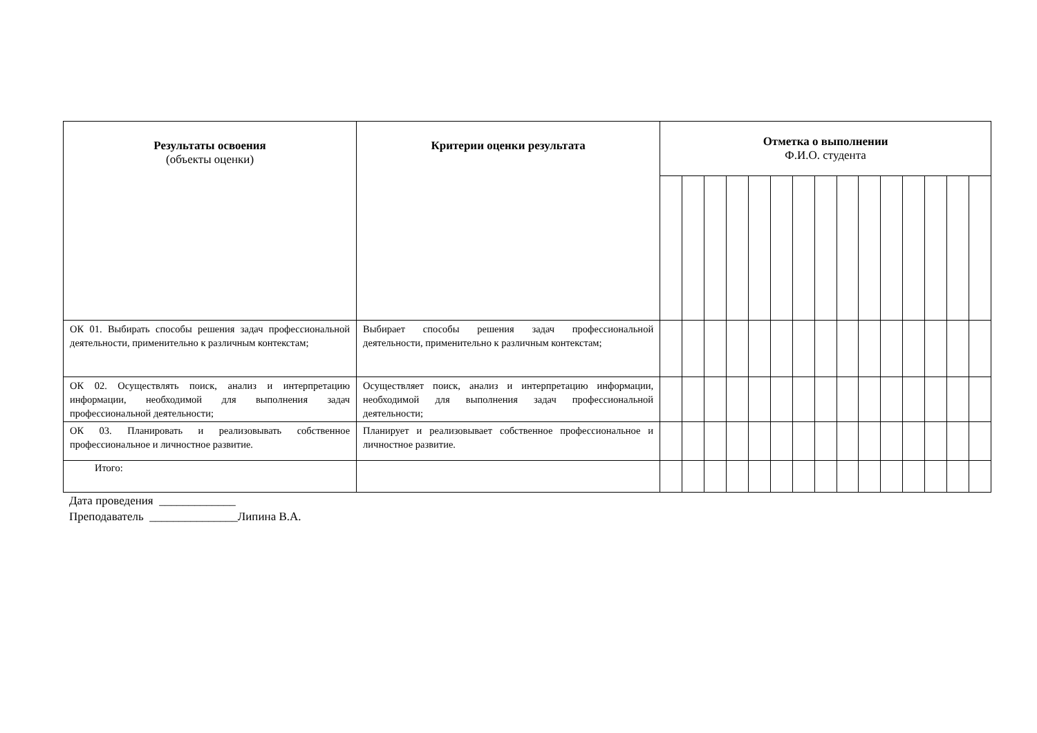| Результаты освоения (объекты оценки) | Критерии оценки результата | Отметка о выполнении Ф.И.О. студента | | | | | | | | | | | | | | |
| --- | --- | --- | --- | --- | --- | --- | --- | --- | --- | --- | --- | --- | --- | --- | --- | --- |
| ОК 01. Выбирать способы решения задач профессиональной деятельности, применительно к различным контекстам; | Выбирает способы решения задач профессиональной деятельности, применительно к различным контекстам; | | | | | | | | | | | | | | | |
| ОК 02. Осуществлять поиск, анализ и интерпретацию информации, необходимой для выполнения задач профессиональной деятельности; | Осуществляет поиск, анализ и интерпретацию информации, необходимой для выполнения задач профессиональной деятельности; | | | | | | | | | | | | | | | |
| ОК 03. Планировать и реализовывать собственное профессиональное и личностное развитие. | Планирует и реализовывает собственное профессиональное и личностное развитие. | | | | | | | | | | | | | | | |
| Итого: | | | | | | | | | | | | | | | | |
Дата проведения _____________
Преподаватель _______________Липина В.А.